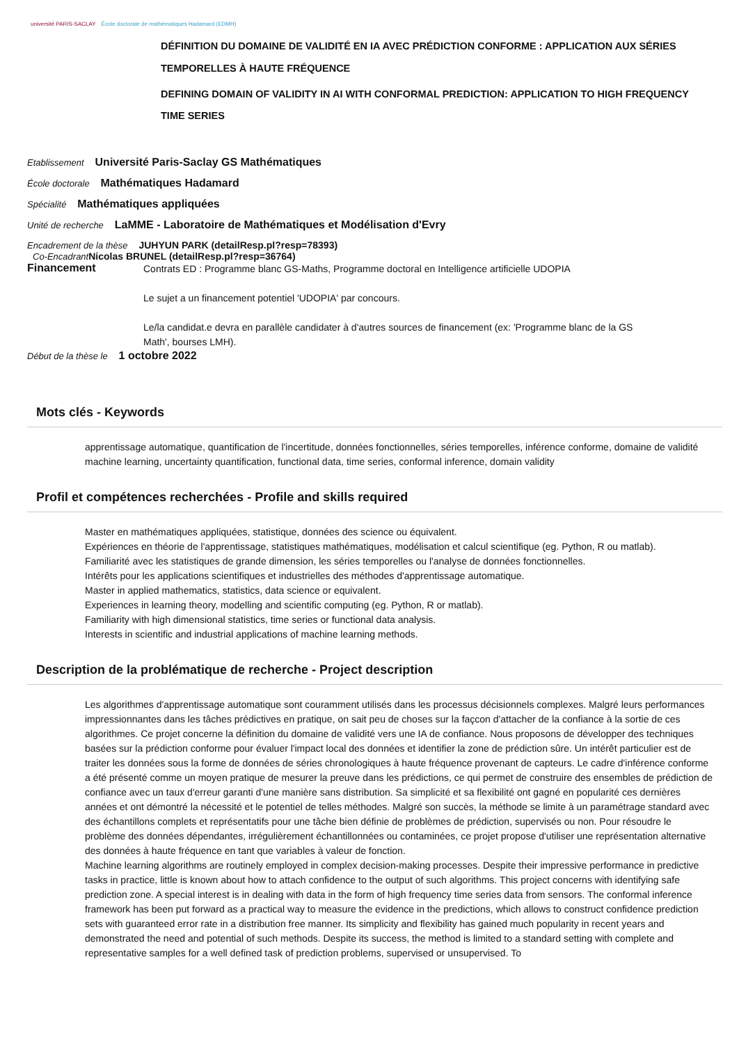université PARIS-SACLAY École doctorale de mathématiques Hadamard (EDMH)
DÉFINITION DU DOMAINE DE VALIDITÉ EN IA AVEC PRÉDICTION CONFORME : APPLICATION AUX SÉRIES TEMPORELLES À HAUTE FRÉQUENCE
DEFINING DOMAIN OF VALIDITY IN AI WITH CONFORMAL PREDICTION: APPLICATION TO HIGH FREQUENCY TIME SERIES
Etablissement Université Paris-Saclay GS Mathématiques
École doctorale Mathématiques Hadamard
Spécialité Mathématiques appliquées
Unité de recherche LaMME - Laboratoire de Mathématiques et Modélisation d'Evry
Encadrement de la thèse JUHYUN PARK (detailResp.pl?resp=78393)
Co-Encadrant Nicolas BRUNEL (detailResp.pl?resp=36764)
Financement
Contrats ED : Programme blanc GS-Maths, Programme doctoral en Intelligence artificielle UDOPIA
Le sujet a un financement potentiel 'UDOPIA' par concours.
Le/la candidat.e devra en parallèle candidater à d'autres sources de financement (ex: 'Programme blanc de la GS Math', bourses LMH).
Début de la thèse le 1 octobre 2022
Mots clés - Keywords
apprentissage automatique, quantification de l'incertitude, données fonctionnelles, séries temporelles, inférence conforme, domaine de validité
machine learning, uncertainty quantification, functional data, time series, conformal inference, domain validity
Profil et compétences recherchées - Profile and skills required
Master en mathématiques appliquées, statistique, données des science ou équivalent.
Expériences en théorie de l'apprentissage, statistiques mathématiques, modélisation et calcul scientifique (eg. Python, R ou matlab).
Familiarité avec les statistiques de grande dimension, les séries temporelles ou l'analyse de données fonctionnelles.
Intérêts pour les applications scientifiques et industrielles des méthodes d'apprentissage automatique.
Master in applied mathematics, statistics, data science or equivalent.
Experiences in learning theory, modelling and scientific computing (eg. Python, R or matlab).
Familiarity with high dimensional statistics, time series or functional data analysis.
Interests in scientific and industrial applications of machine learning methods.
Description de la problématique de recherche - Project description
Les algorithmes d'apprentissage automatique sont couramment utilisés dans les processus décisionnels complexes. Malgré leurs performances impressionnantes dans les tâches prédictives en pratique, on sait peu de choses sur la façcon d'attacher de la confiance à la sortie de ces algorithmes. Ce projet concerne la définition du domaine de validité vers une IA de confiance. Nous proposons de développer des techniques basées sur la prédiction conforme pour évaluer l'impact local des données et identifier la zone de prédiction sûre. Un intérêt particulier est de traiter les données sous la forme de données de séries chronologiques à haute fréquence provenant de capteurs. Le cadre d'inférence conforme a été présenté comme un moyen pratique de mesurer la preuve dans les prédictions, ce qui permet de construire des ensembles de prédiction de confiance avec un taux d'erreur garanti d'une manière sans distribution. Sa simplicité et sa flexibilité ont gagné en popularité ces dernières années et ont démontré la nécessité et le potentiel de telles méthodes. Malgré son succès, la méthode se limite à un paramétrage standard avec des échantillons complets et représentatifs pour une tâche bien définie de problèmes de prédiction, supervisés ou non. Pour résoudre le problème des données dépendantes, irrégulièrement échantillonnées ou contaminées, ce projet propose d'utiliser une représentation alternative des données à haute fréquence en tant que variables à valeur de fonction.
Machine learning algorithms are routinely employed in complex decision-making processes. Despite their impressive performance in predictive tasks in practice, little is known about how to attach confidence to the output of such algorithms. This project concerns with identifying safe prediction zone. A special interest is in dealing with data in the form of high frequency time series data from sensors. The conformal inference framework has been put forward as a practical way to measure the evidence in the predictions, which allows to construct confidence prediction sets with guaranteed error rate in a distribution free manner. Its simplicity and flexibility has gained much popularity in recent years and demonstrated the need and potential of such methods. Despite its success, the method is limited to a standard setting with complete and representative samples for a well defined task of prediction problems, supervised or unsupervised. To